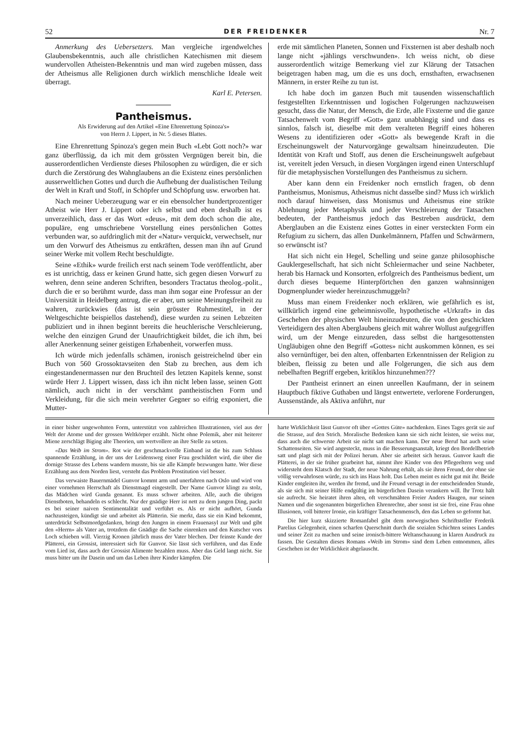52 DER FREIDENKER Nr. 7
Anmerkung des Uebersetzers. Man vergleiche irgendwelches Glaubensbekenntnis, auch alle christlichen Katechismen mit diesem wundervollen Atheisten-Bekenntnis und man wird zugeben müssen, dass der Atheismus alle Religionen durch wirklich menschliche Ideale weit überragt.
Karl E. Petersen.
Pantheismus.
Als Erwiderung auf den Artikel «Eine Ehrenrettung Spinoza's»
von Herrn J. Lippert, in Nr. 5 dieses Blattes.
Eine Ehrenrettung Spinoza's gegen mein Buch «Lebt Gott noch?» war ganz überflüssig, da ich mit dem grössten Vergnügen bereit bin, die ausserordentlichen Verdienste dieses Philosophen zu würdigen, die er sich durch die Zerstörung des Wahnglaubens an die Existenz eines persönlichen ausserweltlichen Gottes und durch die Aufhebung der dualistischen Teilung der Welt in Kraft und Stoff, in Schöpfer und Schöpfung usw. erworben hat.
Nach meiner Ueberzeugung war er ein ebensolcher hundertprozentiger Atheist wie Herr J. Lippert oder ich selbst und eben deshalb ist es unverzeihlich, dass er das Wort «deus», mit dem doch schon die alte, populäre, eng umschriebene Vorstellung eines persönlichen Gottes verbunden war, so aufdringlich mit der «Natur» verquickt, verwechselt, nur um den Vorwurf des Atheismus zu entkräften, dessen man ihn auf Grund seiner Werke mit vollem Recht beschuldigte.
Seine «Ethik» wurde freilich erst nach seinem Tode veröffentlicht, aber es ist unrichtig, dass er keinen Grund hatte, sich gegen diesen Vorwurf zu wehren, denn seine anderen Schriften, besonders Tractatus theolog.-polit., durch die er so berühmt wurde, dass man ihm sogar eine Professur an der Universität in Heidelberg antrug, die er aber, um seine Meinungsfreiheit zu wahren, zurückwies (das ist sein grösster Ruhmestitel, in der Weltgeschichte beispiellos dastehend), diese wurden zu seinen Lebzeiten publiziert und in ihnen beginnt bereits die heuchlerische Verschleierung, welche den einzigen Grund der Unaufrichtigkeit bildet, die ich ihm, bei aller Anerkennung seiner geistigen Erhabenheit, vorwerfen muss.
Ich würde mich jedenfalls schämen, ironisch geistreichelnd über ein Buch von 560 Grossoktavseiten den Stab zu brechen, aus dem ich eingestandenermassen nur den Bruchteil des letzten Kapitels kenne, sonst würde Herr J. Lippert wissen, dass ich ihn nicht leben lasse, seinen Gott nämlich, auch nicht in der verschämt pantheistischen Form und Verkleidung, für die sich mein verehrter Gegner so eifrig exponiert, die Mutter-
erde mit sämtlichen Planeten, Sonnen und Fixsternen ist aber deshalb noch lange nicht «jählings verschwunden». Ich weiss nicht, ob diese ausserordentlich witzige Bemerkung viel zur Klärung der Tatsachen beigetragen haben mag, um die es uns doch, ernsthaften, erwachsenen Männern, in erster Reihe zu tun ist.
Ich habe doch im ganzen Buch mit tausenden wissenschaftlich festgestellten Erkenntnissen und logischen Folgerungen nachzuweisen gesucht, dass die Natur, der Mensch, die Erde, alle Fixsterne und die ganze Tatsachenwelt vom Begriff «Gott» ganz unabhängig sind und dass es sinnlos, falsch ist, dieselbe mit dem veralteten Begriff eines höheren Wesens zu identifizieren oder «Gott» als bewegende Kraft in die Erscheinungswelt der Naturvorgänge gewaltsam hineinzudeuten. Die Identität von Kraft und Stoff, aus denen die Erscheinungswelt aufgebaut ist, vereitelt jeden Versuch, in diesen Vorgängen irgend einen Unterschlupf für die metaphysischen Vorstellungen des Pantheismus zu sichern.
Aber kann denn ein Freidenker noch ernstlich fragen, ob denn Pantheismus, Monismus, Atheismus nicht dasselbe sind? Muss ich wirklich noch darauf hinweisen, dass Monismus und Atheismus eine strikte Ablehnung jeder Metaphysik und jeder Verschleierung der Tatsachen bedeuten, der Pantheismus jedoch das Bestreben ausdrückt, dem Aberglauben an die Existenz eines Gottes in einer versteckten Form ein Refugium zu sichern, das allen Dunkelmännern, Pfaffen und Schwärmern, so erwünscht ist?
Hat sich nicht ein Hegel, Schelling und seine ganze philosophische Gauklergesellschaft, hat sich nicht Schleiermacher und seine Nachbeter, herab bis Harnack und Konsorten, erfolgreich des Pantheismus bedient, um durch dieses bequeme Hinterpförtchen den ganzen wahnsinnigen Dogmenplunder wieder hereinzuschmuggeln?
Muss man einem Freidenker noch erklären, wie gefährlich es ist, willkürlich irgend eine geheimnisvolle, hypothetische «Urkraft» in das Geschehen der physischen Welt hineinzudeuten, die von den geschickten Verteidigern des alten Aberglaubens gleich mit wahrer Wollust aufgegriffen wird, um der Menge einzureden, dass selbst die hartgesottensten Ungläubigen ohne den Begriff «Gottes» nicht auskommen können, es sei also vernünftiger, bei den alten, offenbarten Erkenntnissen der Religion zu bleiben, fleissig zu beten und alle Folgerungen, die sich aus dem nebelhaften Begriff ergeben, kritiklos hinzunehmen???
Der Pantheist erinnert an einen unreellen Kaufmann, der in seinem Hauptbuch fiktive Guthaben und längst entwertete, verlorene Forderungen, Aussenstände, als Aktiva anführt, nur
in einer bisher ungewohnten Form, unterstützt von zahlreichen Illustrationen, viel aus der Welt der Atome und der grossen Weltkörper erzählt. Nicht ohne Polemik, aber mit heiterer Miene zerschlägt Biging alte Theorien, um wertvollere an ihre Stelle zu setzen.
«Das Weib im Strom». Rot wie der geschmackvolle Einband ist die bis zum Schluss spannende Erzählung, in der uns der Leidensweg einer Frau geschildert wird, die über die dornige Strasse des Lebens wandern musste, bis sie alle Kämpfe bezwungen hatte. Wer diese Erzählung aus dem Norden liest, versteht das Problem Prostitution viel besser.
Das verwaiste Bauernmädel Gunvor kommt arm und unerfahren nach Oslo und wird von einer vornehmen Herrschaft als Dienstmagd eingestellt. Der Name Gunvor klingt zu stolz, das Mädchen wird Gunda genannt. Es muss schwer arbeiten. Alle, auch die übrigen Dienstboten, behandeln es schlecht. Nur der gnädige Herr ist nett zu dem jungen Ding, packt es bei seiner naiven Sentimentalität und verführt es. Als er nicht aufhört, Gunda nachzusteigen, kündigt sie und arbeitet als Plätterin. Sie merkt, dass sie ein Kind bekommt, unterdrückt Selbstmordgedanken, bringt den Jungen in einem Frauenasyl zur Welt und gibt den «Herrn» als Vater an, trotzdem die Gnädige die Sache einrenken und den Kutscher vors Loch schieben will. Vierzig Kronen jährlich muss der Vater blechen. Der feinste Kunde der Plätterei, ein Grossist, interessiert sich für Gunvor. Sie lässt sich verführen, und das Ende vom Lied ist, dass auch der Grossist Alimente bezahlen muss. Aber das Geld langt nicht. Sie muss bitter um ihr Dasein und um das Leben ihrer Kinder kämpfen. Die
harte Wirklichkeit lässt Gunvor oft über «Gottes Güte» nachdenken. Eines Tages gerät sie auf die Strasse, auf den Strich. Moralische Bedenken kann sie sich nicht leisten, sie weiss nur, dass auch die schwerste Arbeit sie nicht satt machen kann. Der neue Beruf hat auch seine Schattenseiten. Sie wird angesteckt, muss in die Besserungsanstalt, kriegt den Bordellbetrieb satt und plagt sich mit der Polizei herum. Aber sie arbeitet sich heraus. Gunvor kauft die Plätterei, in der sie früher gearbeitet hat, nimmt ihre Kinder von den Pflegeeltern weg und widersteht dem Klatsch der Stadt, der neue Nahrung erhält, als sie ihren Freund, der ohne sie völlig verwahrlosen würde, zu sich ins Haus holt. Das Leben meint es nicht gut mit ihr. Beide Kinder entgleiten ihr, werden ihr fremd, und ihr Freund versagt in der entscheidenden Stunde, als sie sich mit seiner Hilfe endgültig im bürgerlichen Dasein verankern will. Ihr Trotz hält sie aufrecht. Sie heiratet ihren alten, oft verschmähten Freier Anders Haugen, nur seinen Namen und die sogenannten bürgerlichen Ehrenrechte, aber sonst ist sie frei, eine Frau ohne Illusionen, voll bitterer Ironie, ein kräftiger Tatsachenmensch, den das Leben so geformt hat.
Die hier kurz skizzierte Romanfabel gibt dem norwegischen Schriftsteller Frederik Parelius Gelegenheit, einen scharfen Querschnitt durch die sozialen Schichten seines Landes und seiner Zeit zu machen und seine ironisch-bittere Weltanschauung in klaren Ausdruck zu fassen. Die Gestalten dieses Romans «Weib im Strom» sind dem Leben entnommen, alles Geschehen ist der Wirklichkeit abgelauscht.